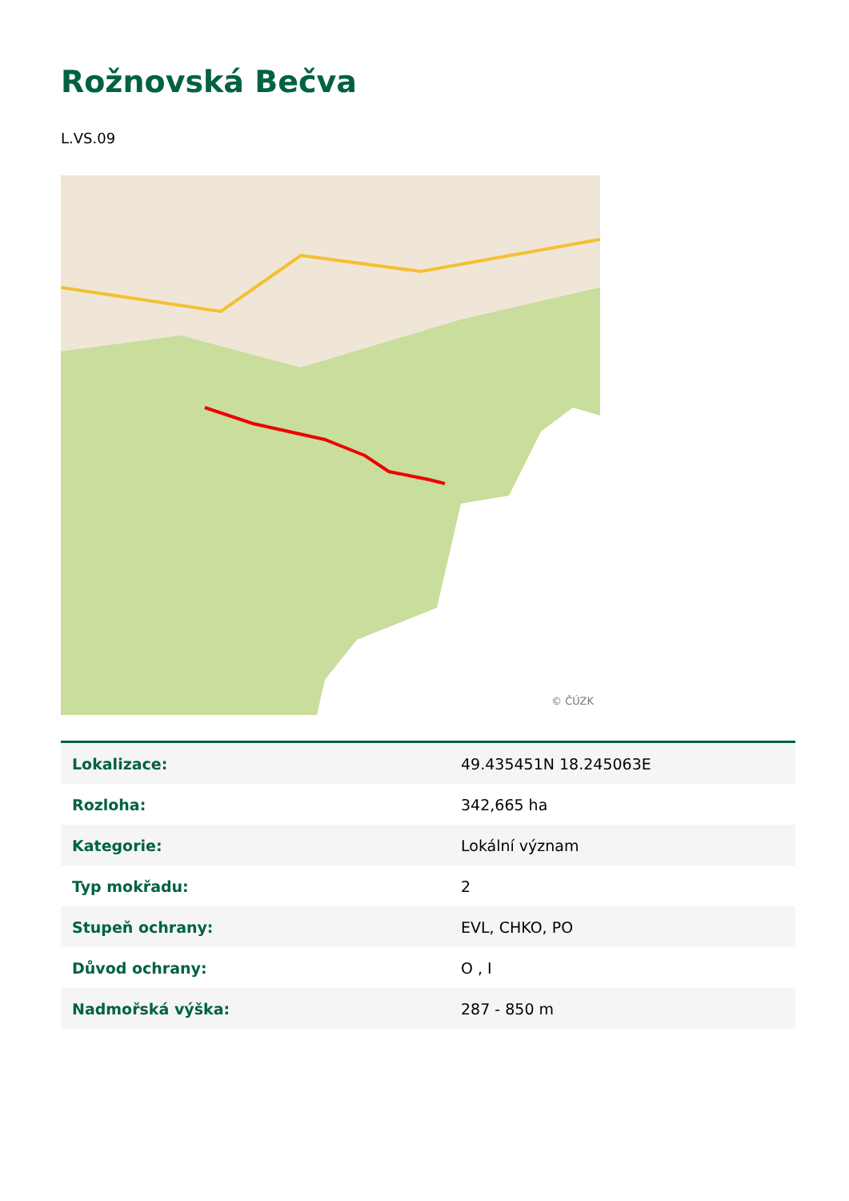Rožnovská Bečva
L.VS.09
© ČÚZK
| Lokalizace: | 49.435451N 18.245063E |
| Rozloha: | 342,665 ha |
| Kategorie: | Lokální význam |
| Typ mokřadu: | 2 |
| Stupeň ochrany: | EVL, CHKO, PO |
| Důvod ochrany: | O , I |
| Nadmořská výška: | 287 - 850 m |